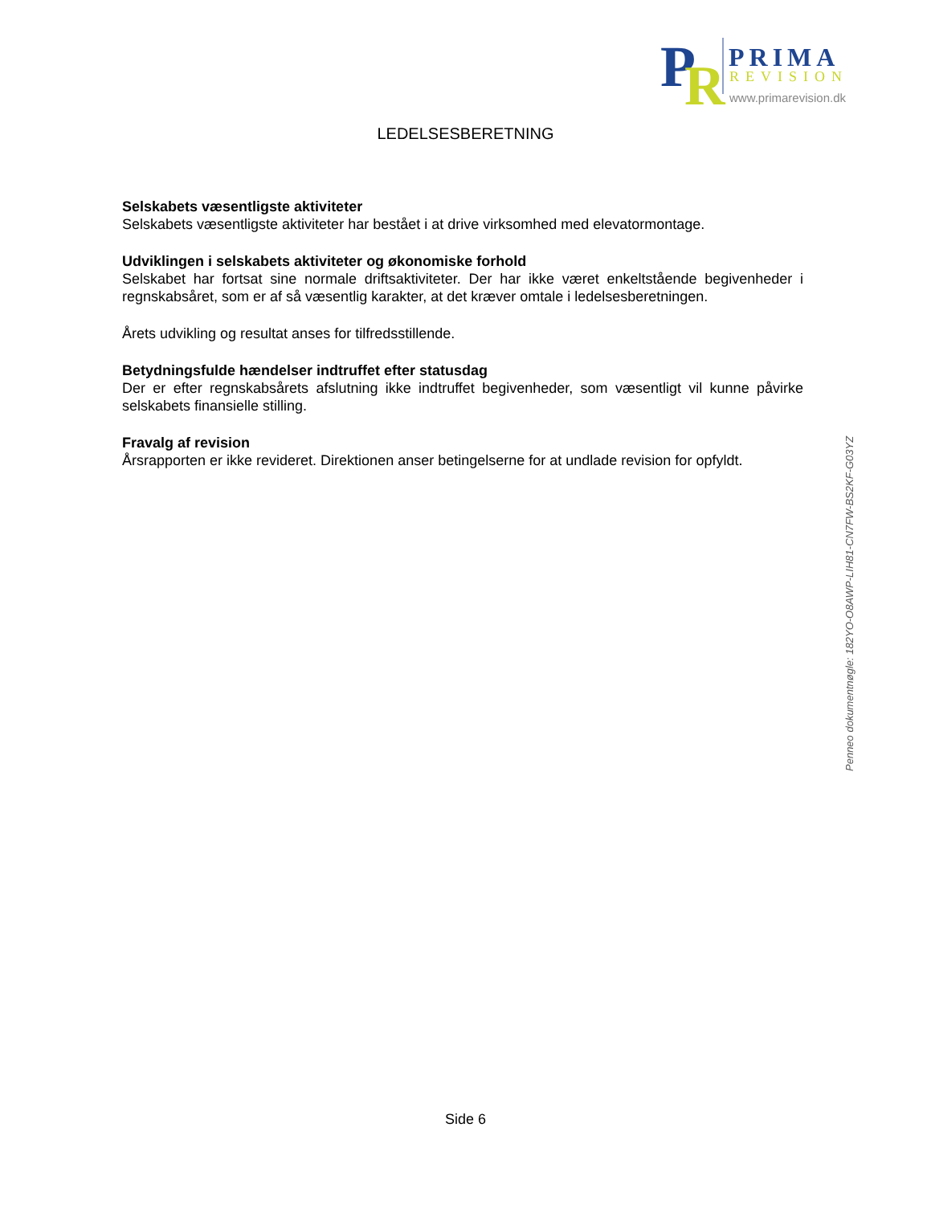P
R
PRIMA
REVISION
www.primarevision.dk
LEDELSESBERETNING
Selskabets væsentligste aktiviteter
Selskabets væsentligste aktiviteter har bestået i at drive virksomhed med elevatormontage.
Udviklingen i selskabets aktiviteter og økonomiske forhold
Selskabet har fortsat sine normale driftsaktiviteter. Der har ikke været enkeltstående begivenheder i regnskabsåret, som er af så væsentlig karakter, at det kræver omtale i ledelsesberetningen.
Årets udvikling og resultat anses for tilfredsstillende.
Betydningsfulde hændelser indtruffet efter statusdag
Der er efter regnskabsårets afslutning ikke indtruffet begivenheder, som væsentligt vil kunne påvirke selskabets finansielle stilling.
Fravalg af revision
Årsrapporten er ikke revideret. Direktionen anser betingelserne for at undlade revision for opfyldt.
Penneo dokumentnøgle: 182YO-O8AWP-LIH81-CN7FW-BS2KF-G03YZ
Side 6